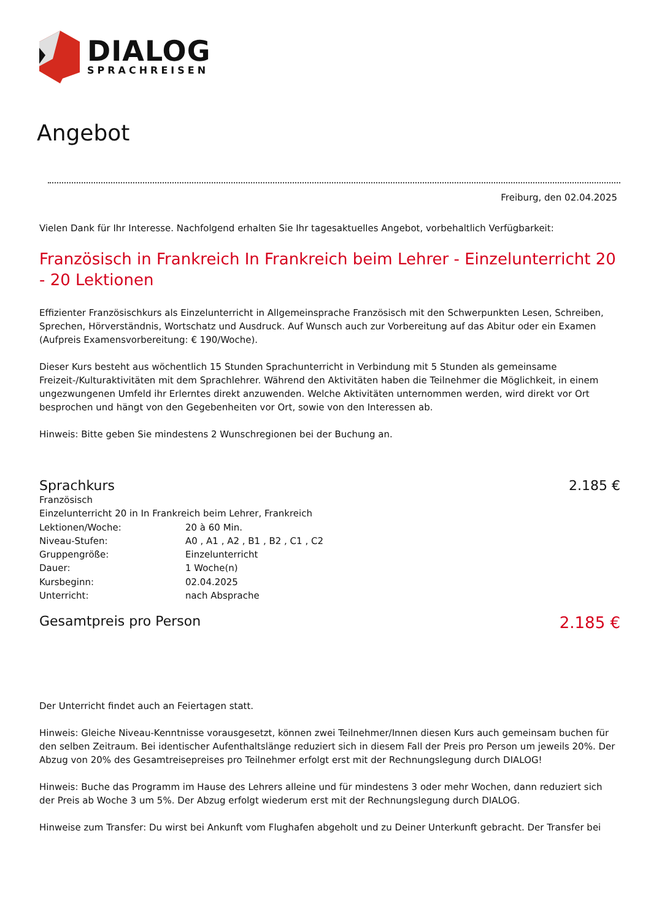DIALOG
SPRACHREISEN
Angebot
Freiburg, den 02.04.2025
Vielen Dank für Ihr Interesse. Nachfolgend erhalten Sie Ihr tagesaktuelles Angebot, vorbehaltlich Verfügbarkeit:
Französisch in Frankreich In Frankreich beim Lehrer - Einzelunterricht 20 - 20 Lektionen
Effizienter Französischkurs als Einzelunterricht in Allgemeinsprache Französisch mit den Schwerpunkten Lesen, Schreiben, Sprechen, Hörverständnis, Wortschatz und Ausdruck. Auf Wunsch auch zur Vorbereitung auf das Abitur oder ein Examen (Aufpreis Examensvorbereitung: € 190/Woche).
Dieser Kurs besteht aus wöchentlich 15 Stunden Sprachunterricht in Verbindung mit 5 Stunden als gemeinsame Freizeit-/Kulturaktivitäten mit dem Sprachlehrer. Während den Aktivitäten haben die Teilnehmer die Möglichkeit, in einem ungezwungenen Umfeld ihr Erlerntes direkt anzuwenden. Welche Aktivitäten unternommen werden, wird direkt vor Ort besprochen und hängt von den Gegebenheiten vor Ort, sowie von den Interessen ab.
Hinweis: Bitte geben Sie mindestens 2 Wunschregionen bei der Buchung an.
Sprachkurs 2.185 €
| Französisch | |
| Einzelunterricht 20 in In Frankreich beim Lehrer, Frankreich | |
| Lektionen/Woche: | 20 à 60 Min. |
| Niveau-Stufen: | A0 , A1 , A2 , B1 , B2 , C1 , C2 |
| Gruppengröße: | Einzelunterricht |
| Dauer: | 1 Woche(n) |
| Kursbeginn: | 02.04.2025 |
| Unterricht: | nach Absprache |
Gesamtpreis pro Person 2.185 €
Der Unterricht findet auch an Feiertagen statt.
Hinweis: Gleiche Niveau-Kenntnisse vorausgesetzt, können zwei Teilnehmer/Innen diesen Kurs auch gemeinsam buchen für den selben Zeitraum. Bei identischer Aufenthaltslänge reduziert sich in diesem Fall der Preis pro Person um jeweils 20%. Der Abzug von 20% des Gesamtreisepreises pro Teilnehmer erfolgt erst mit der Rechnungslegung durch DIALOG!
Hinweis: Buche das Programm im Hause des Lehrers alleine und für mindestens 3 oder mehr Wochen, dann reduziert sich der Preis ab Woche 3 um 5%. Der Abzug erfolgt wiederum erst mit der Rechnungslegung durch DIALOG.
Hinweise zum Transfer: Du wirst bei Ankunft vom Flughafen abgeholt und zu Deiner Unterkunft gebracht. Der Transfer bei